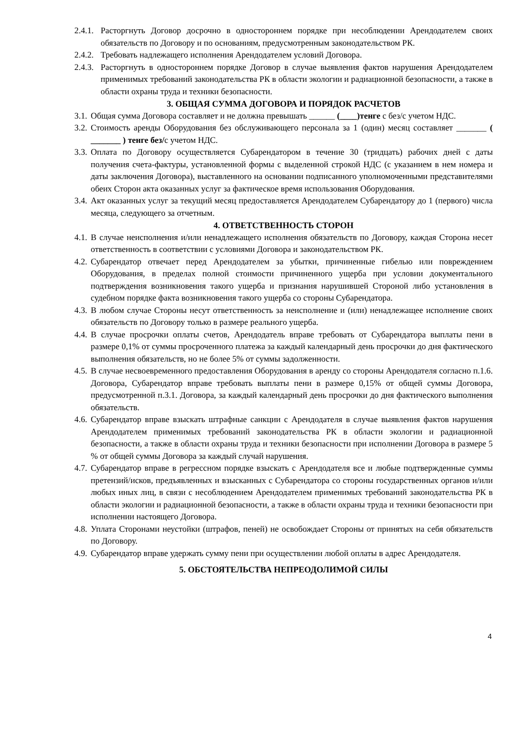2.4.1. Расторгнуть Договор досрочно в одностороннем порядке при несоблюдении Арендодателем своих обязательств по Договору и по основаниям, предусмотренным законодательством РК.
2.4.2. Требовать надлежащего исполнения Арендодателем условий Договора.
2.4.3. Расторгнуть в одностороннем порядке Договор в случае выявления фактов нарушения Арендодателем применимых требований законодательства РК в области экологии и радиационной безопасности, а также в области охраны труда и техники безопасности.
3. ОБЩАЯ СУММА ДОГОВОРА И ПОРЯДОК РАСЧЕТОВ
3.1. Общая сумма Договора составляет и не должна превышать ______ (____)тенге с без/с учетом НДС.
3.2. Стоимость аренды Оборудования без обслуживающего персонала за 1 (один) месяц составляет _______ ( _______ ) тенге без/с учетом НДС.
3.3. Оплата по Договору осуществляется Субарендатором в течение 30 (тридцать) рабочих дней с даты получения счета-фактуры, установленной формы с выделенной строкой НДС (с указанием в нем номера и даты заключения Договора), выставленного на основании подписанного уполномоченными представителями обеих Сторон акта оказанных услуг за фактическое время использования Оборудования.
3.4. Акт оказанных услуг за текущий месяц предоставляется Арендодателем Субарендатору до 1 (первого) числа месяца, следующего за отчетным.
4. ОТВЕТСТВЕННОСТЬ СТОРОН
4.1. В случае неисполнения и/или ненадлежащего исполнения обязательств по Договору, каждая Сторона несет ответственность в соответствии с условиями Договора и законодательством РК.
4.2. Субарендатор отвечает перед Арендодателем за убытки, причиненные гибелью или повреждением Оборудования, в пределах полной стоимости причиненного ущерба при условии документального подтверждения возникновения такого ущерба и признания нарушившей Стороной либо установления в судебном порядке факта возникновения такого ущерба со стороны Субарендатора.
4.3. В любом случае Стороны несут ответственность за неисполнение и (или) ненадлежащее исполнение своих обязательств по Договору только в размере реального ущерба.
4.4. В случае просрочки оплаты счетов, Арендодатель вправе требовать от Субарендатора выплаты пени в размере 0,1% от суммы просроченного платежа за каждый календарный день просрочки до дня фактического выполнения обязательств, но не более 5% от суммы задолженности.
4.5. В случае несвоевременного предоставления Оборудования в аренду со стороны Арендодателя согласно п.1.6. Договора, Субарендатор вправе требовать выплаты пени в размере 0,15% от общей суммы Договора, предусмотренной п.3.1. Договора, за каждый календарный день просрочки до дня фактического выполнения обязательств.
4.6. Субарендатор вправе взыскать штрафные санкции с Арендодателя в случае выявления фактов нарушения Арендодателем применимых требований законодательства РК в области экологии и радиационной безопасности, а также в области охраны труда и техники безопасности при исполнении Договора в размере 5 % от общей суммы Договора за каждый случай нарушения.
4.7. Субарендатор вправе в регрессном порядке взыскать с Арендодателя все и любые подтвержденные суммы претензий/исков, предъявленных и взысканных с Субарендатора со стороны государственных органов и/или любых иных лиц, в связи с несоблюдением Арендодателем применимых требований законодательства РК в области экологии и радиационной безопасности, а также в области охраны труда и техники безопасности при исполнении настоящего Договора.
4.8. Уплата Сторонами неустойки (штрафов, пеней) не освобождает Стороны от принятых на себя обязательств по Договору.
4.9. Субарендатор вправе удержать сумму пени при осуществлении любой оплаты в адрес Арендодателя.
5. ОБСТОЯТЕЛЬСТВА НЕПРЕОДОЛИМОЙ СИЛЫ
4